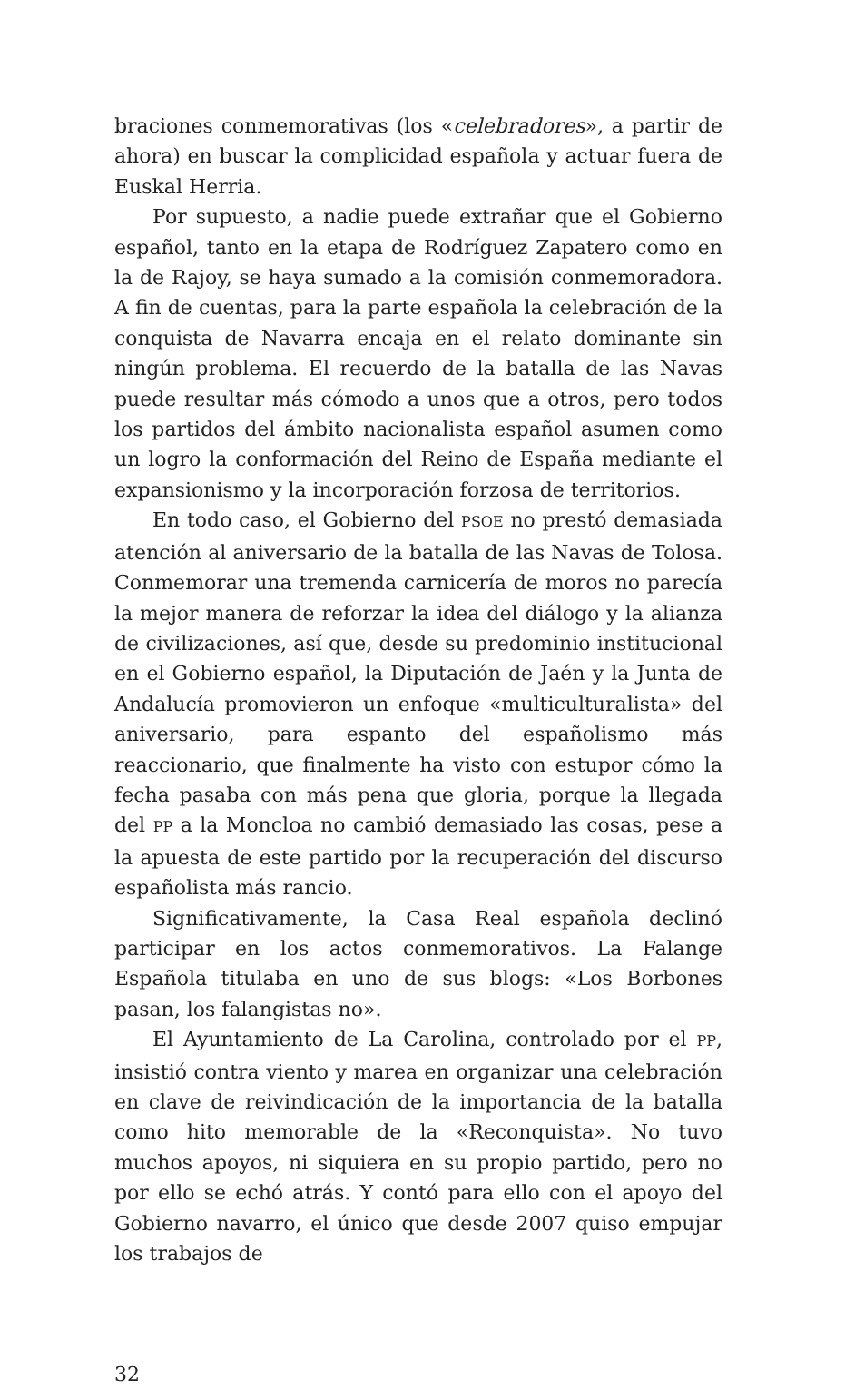braciones conmemorativas (los «celebradores», a partir de ahora) en buscar la complicidad española y actuar fuera de Euskal Herria.
Por supuesto, a nadie puede extrañar que el Gobierno español, tanto en la etapa de Rodríguez Zapatero como en la de Rajoy, se haya sumado a la comisión conmemoradora. A fin de cuentas, para la parte española la celebración de la conquista de Navarra encaja en el relato dominante sin ningún problema. El recuerdo de la batalla de las Navas puede resultar más cómodo a unos que a otros, pero todos los partidos del ámbito nacionalista español asumen como un logro la conformación del Reino de España mediante el expansionismo y la incorporación forzosa de territorios.
En todo caso, el Gobierno del PSOE no prestó demasiada atención al aniversario de la batalla de las Navas de Tolosa. Conmemorar una tremenda carnicería de moros no parecía la mejor manera de reforzar la idea del diálogo y la alianza de civilizaciones, así que, desde su predominio institucional en el Gobierno español, la Diputación de Jaén y la Junta de Andalucía promovieron un enfoque «multiculturalista» del aniversario, para espanto del españolismo más reaccionario, que finalmente ha visto con estupor cómo la fecha pasaba con más pena que gloria, porque la llegada del PP a la Moncloa no cambió demasiado las cosas, pese a la apuesta de este partido por la recuperación del discurso españolista más rancio.
Significativamente, la Casa Real española declinó participar en los actos conmemorativos. La Falange Española titulaba en uno de sus blogs: «Los Borbones pasan, los falangistas no».
El Ayuntamiento de La Carolina, controlado por el PP, insistió contra viento y marea en organizar una celebración en clave de reivindicación de la importancia de la batalla como hito memorable de la «Reconquista». No tuvo muchos apoyos, ni siquiera en su propio partido, pero no por ello se echó atrás. Y contó para ello con el apoyo del Gobierno navarro, el único que desde 2007 quiso empujar los trabajos de
32